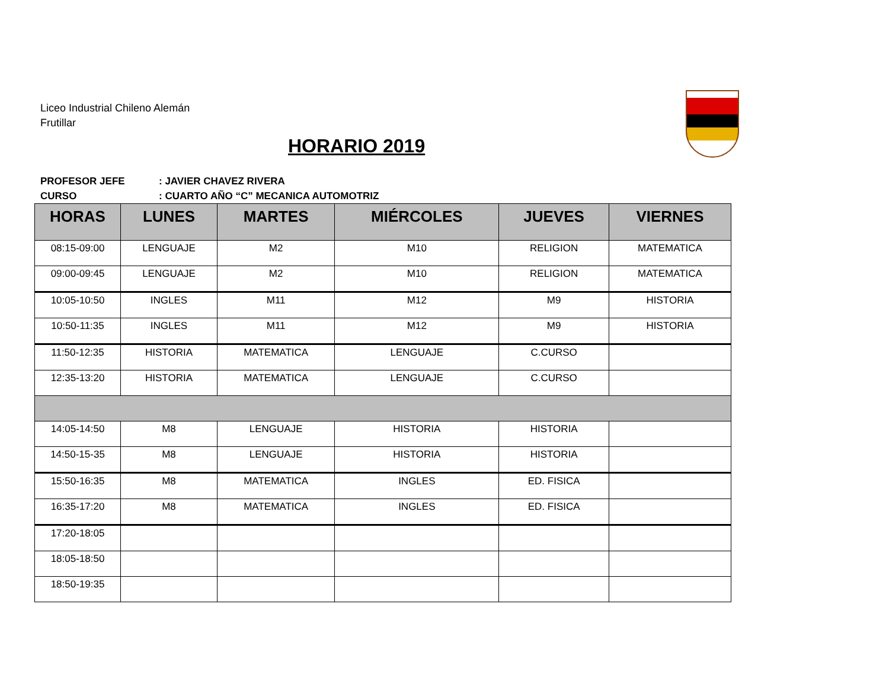Liceo Industrial Chileno Alemán
Frutillar
HORARIO 2019
PROFESOR JEFE: JAVIER CHAVEZ RIVERA
CURSO: CUARTO AÑO “C” MECANICA AUTOMOTRIZ
| HORAS | LUNES | MARTES | MIÉRCOLES | JUEVES | VIERNES |
| --- | --- | --- | --- | --- | --- |
| 08:15-09:00 | LENGUAJE | M2 | M10 | RELIGION | MATEMATICA |
| 09:00-09:45 | LENGUAJE | M2 | M10 | RELIGION | MATEMATICA |
| 10:05-10:50 | INGLES | M11 | M12 | M9 | HISTORIA |
| 10:50-11:35 | INGLES | M11 | M12 | M9 | HISTORIA |
| 11:50-12:35 | HISTORIA | MATEMATICA | LENGUAJE | C.CURSO | |
| 12:35-13:20 | HISTORIA | MATEMATICA | LENGUAJE | C.CURSO | |
| 14:05-14:50 | M8 | LENGUAJE | HISTORIA | HISTORIA | |
| 14:50-15-35 | M8 | LENGUAJE | HISTORIA | HISTORIA | |
| 15:50-16:35 | M8 | MATEMATICA | INGLES | ED. FISICA | |
| 16:35-17:20 | M8 | MATEMATICA | INGLES | ED. FISICA | |
| 17:20-18:05 | | | | | |
| 18:05-18:50 | | | | | |
| 18:50-19:35 | | | | | |